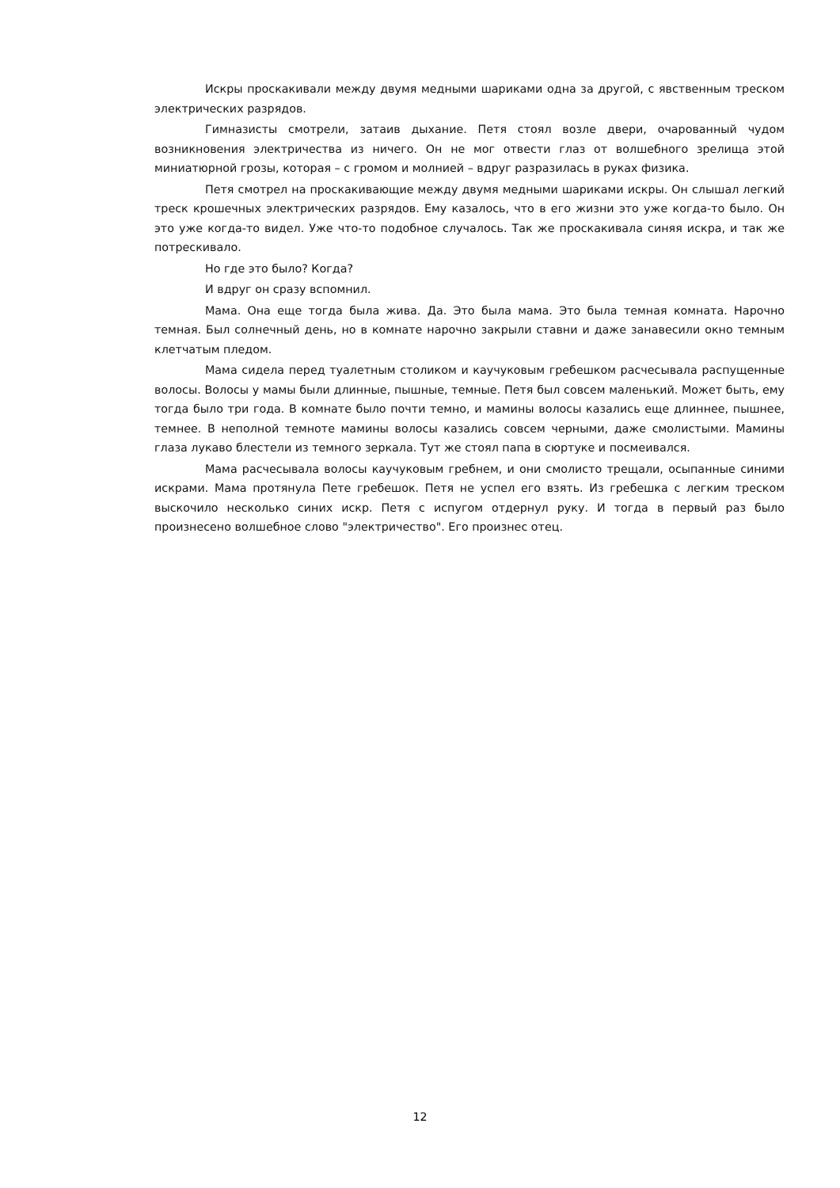Искры проскакивали между двумя медными шариками одна за другой, с явственным треском электрических разрядов.
Гимназисты смотрели, затаив дыхание. Петя стоял возле двери, очарованный чудом возникновения электричества из ничего. Он не мог отвести глаз от волшебного зрелища этой миниатюрной грозы, которая – с громом и молнией – вдруг разразилась в руках физика.
Петя смотрел на проскакивающие между двумя медными шариками искры. Он слышал легкий треск крошечных электрических разрядов. Ему казалось, что в его жизни это уже когда-то было. Он это уже когда-то видел. Уже что-то подобное случалось. Так же проскакивала синяя искра, и так же потрескивало.
Но где это было? Когда?
И вдруг он сразу вспомнил.
Мама. Она еще тогда была жива. Да. Это была мама. Это была темная комната. Нарочно темная. Был солнечный день, но в комнате нарочно закрыли ставни и даже занавесили окно темным клетчатым пледом.
Мама сидела перед туалетным столиком и каучуковым гребешком расчесывала распущенные волосы. Волосы у мамы были длинные, пышные, темные. Петя был совсем маленький. Может быть, ему тогда было три года. В комнате было почти темно, и мамины волосы казались еще длиннее, пышнее, темнее. В неполной темноте мамины волосы казались совсем черными, даже смолистыми. Мамины глаза лукаво блестели из темного зеркала. Тут же стоял папа в сюртуке и посмеивался.
Мама расчесывала волосы каучуковым гребнем, и они смолисто трещали, осыпанные синими искрами. Мама протянула Пете гребешок. Петя не успел его взять. Из гребешка с легким треском выскочило несколько синих искр. Петя с испугом отдернул руку. И тогда в первый раз было произнесено волшебное слово "электричество". Его произнес отец.
12